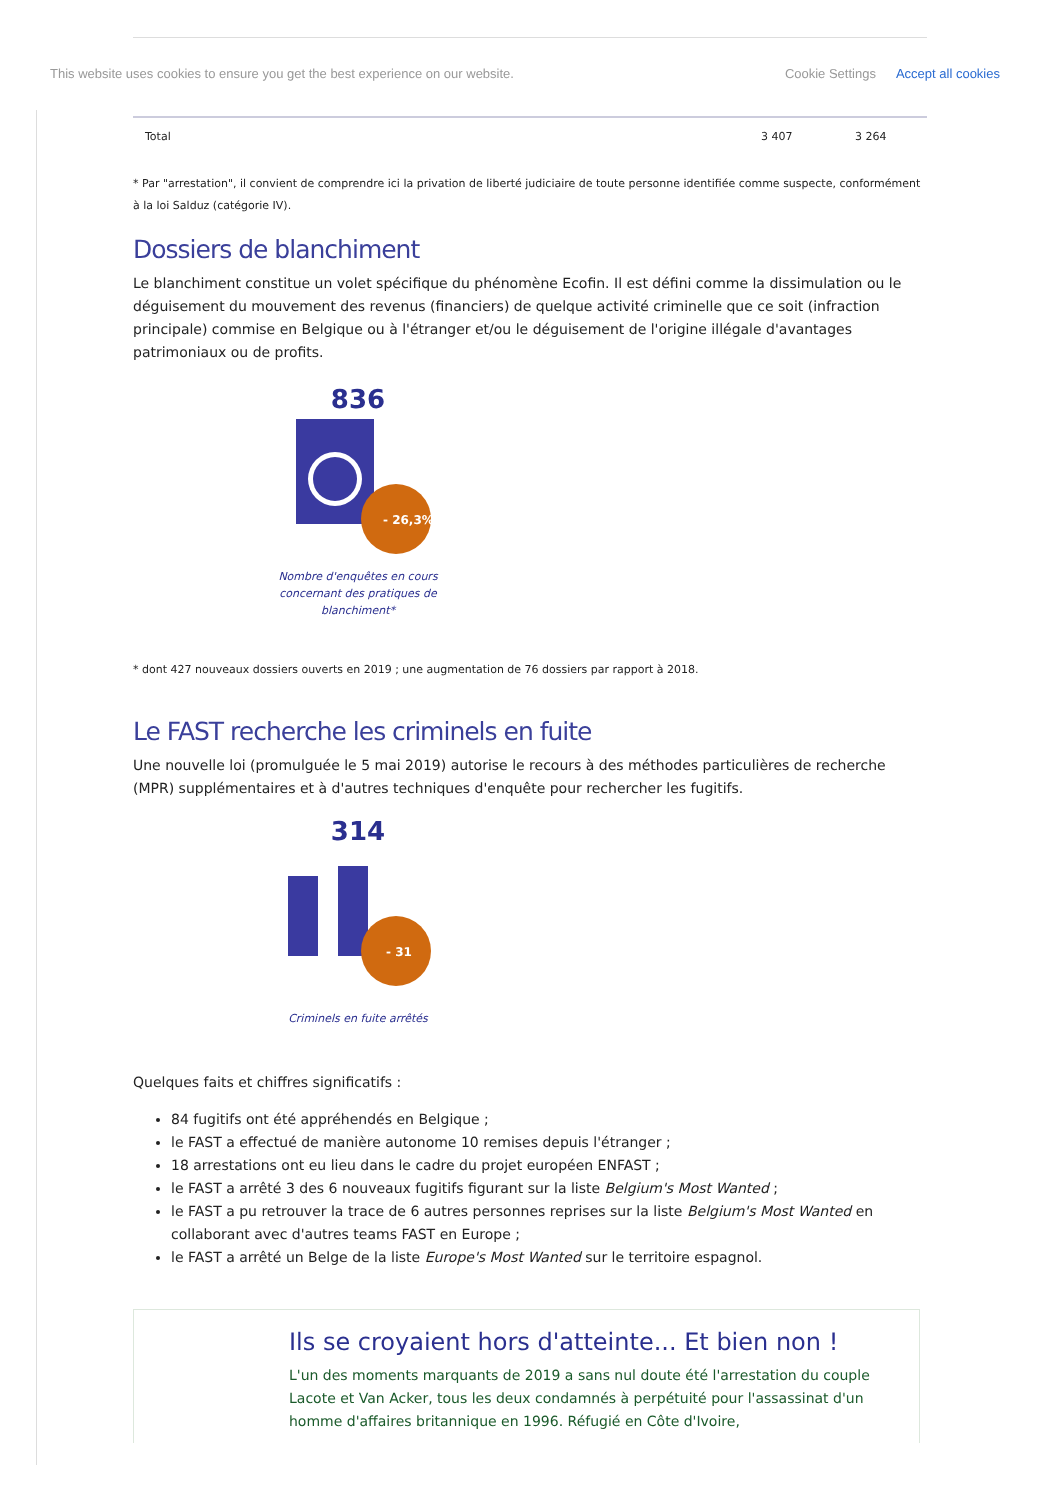This website uses cookies to ensure you get the best experience on our website. Cookie Settings Accept all cookies
| Total | 3 407 | 3 264 |
* Par "arrestation", il convient de comprendre ici la privation de liberté judiciaire de toute personne identifiée comme suspecte, conformément à la loi Salduz (catégorie IV).
Dossiers de blanchiment
Le blanchiment constitue un volet spécifique du phénomène Ecofin. Il est défini comme la dissimulation ou le déguisement du mouvement des revenus (financiers) de quelque activité criminelle que ce soit (infraction principale) commise en Belgique ou à l'étranger et/ou le déguisement de l'origine illégale d'avantages patrimoniaux ou de profits.
836
- 26,3%
Nombre d'enquêtes en cours concernant des pratiques de blanchiment*
* dont 427 nouveaux dossiers ouverts en 2019 ; une augmentation de 76 dossiers par rapport à 2018.
Le FAST recherche les criminels en fuite
Une nouvelle loi (promulguée le 5 mai 2019) autorise le recours à des méthodes particulières de recherche (MPR) supplémentaires et à d'autres techniques d'enquête pour rechercher les fugitifs.
314
- 31
Criminels en fuite arrêtés
Quelques faits et chiffres significatifs :
84 fugitifs ont été appréhendés en Belgique ;
le FAST a effectué de manière autonome 10 remises depuis l'étranger ;
18 arrestations ont eu lieu dans le cadre du projet européen ENFAST ;
le FAST a arrêté 3 des 6 nouveaux fugitifs figurant sur la liste Belgium's Most Wanted ;
le FAST a pu retrouver la trace de 6 autres personnes reprises sur la liste Belgium's Most Wanted en collaborant avec d'autres teams FAST en Europe ;
le FAST a arrêté un Belge de la liste Europe's Most Wanted sur le territoire espagnol.
Ils se croyaient hors d'atteinte... Et bien non !
L'un des moments marquants de 2019 a sans nul doute été l'arrestation du couple Lacote et Van Acker, tous les deux condamnés à perpétuité pour l'assassinat d'un homme d'affaires britannique en 1996. Réfugié en Côte d'Ivoire,